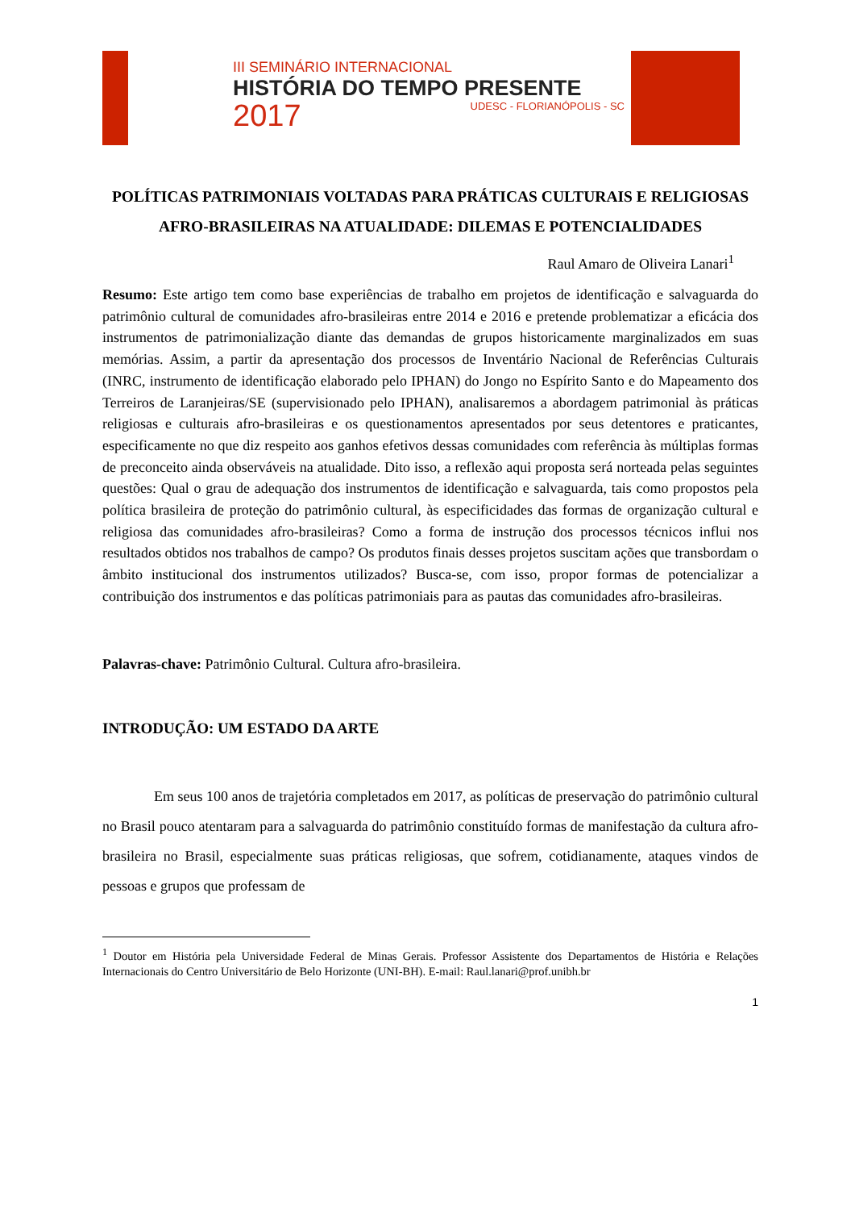III SEMINÁRIO INTERNACIONAL
HISTÓRIA DO TEMPO PRESENTE
2017 UDESC - FLORIANÓPOLIS - SC
POLÍTICAS PATRIMONIAIS VOLTADAS PARA PRÁTICAS CULTURAIS E RELIGIOSAS AFRO-BRASILEIRAS NA ATUALIDADE: DILEMAS E POTENCIALIDADES
Raul Amaro de Oliveira Lanari<sup>1</sup>
Resumo: Este artigo tem como base experiências de trabalho em projetos de identificação e salvaguarda do patrimônio cultural de comunidades afro-brasileiras entre 2014 e 2016 e pretende problematizar a eficácia dos instrumentos de patrimonialização diante das demandas de grupos historicamente marginalizados em suas memórias. Assim, a partir da apresentação dos processos de Inventário Nacional de Referências Culturais (INRC, instrumento de identificação elaborado pelo IPHAN) do Jongo no Espírito Santo e do Mapeamento dos Terreiros de Laranjeiras/SE (supervisionado pelo IPHAN), analisaremos a abordagem patrimonial às práticas religiosas e culturais afro-brasileiras e os questionamentos apresentados por seus detentores e praticantes, especificamente no que diz respeito aos ganhos efetivos dessas comunidades com referência às múltiplas formas de preconceito ainda observáveis na atualidade. Dito isso, a reflexão aqui proposta será norteada pelas seguintes questões: Qual o grau de adequação dos instrumentos de identificação e salvaguarda, tais como propostos pela política brasileira de proteção do patrimônio cultural, às especificidades das formas de organização cultural e religiosa das comunidades afro-brasileiras? Como a forma de instrução dos processos técnicos influi nos resultados obtidos nos trabalhos de campo? Os produtos finais desses projetos suscitam ações que transbordam o âmbito institucional dos instrumentos utilizados? Busca-se, com isso, propor formas de potencializar a contribuição dos instrumentos e das políticas patrimoniais para as pautas das comunidades afro-brasileiras.
Palavras-chave: Patrimônio Cultural. Cultura afro-brasileira.
INTRODUÇÃO: UM ESTADO DA ARTE
Em seus 100 anos de trajetória completados em 2017, as políticas de preservação do patrimônio cultural no Brasil pouco atentaram para a salvaguarda do patrimônio constituído formas de manifestação da cultura afro-brasileira no Brasil, especialmente suas práticas religiosas, que sofrem, cotidianamente, ataques vindos de pessoas e grupos que professam de
<sup>1</sup> Doutor em História pela Universidade Federal de Minas Gerais. Professor Assistente dos Departamentos de História e Relações Internacionais do Centro Universitário de Belo Horizonte (UNI-BH). E-mail: Raul.lanari@prof.unibh.br
1